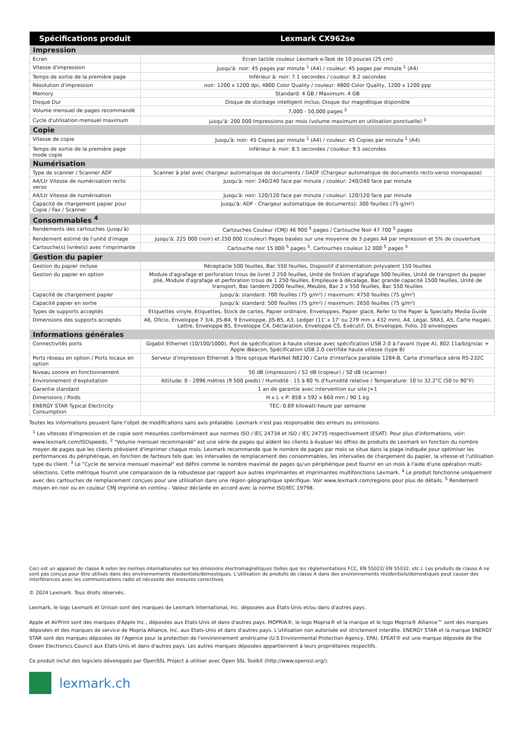| Spécifications produit | Lexmark CX962se |
| --- | --- |
| Impression | |
| Ecran | Ecran tactile couleur Lexmark e-Task de 10 pouces (25 cm) |
| Vitesse d'impression | Jusqu'à: noir: 45 pages par minute <sup>1</sup> (A4) / couleur: 45 pages par minute <sup>1</sup> (A4) |
| Temps de sortie de la première page | Inférieur à: noir: 7.1 secondes / couleur: 8.2 secondes |
| Résolution d'impression | noir: 1200 x 1200 dpi, 4800 Color Quality / couleur: 4800 Color Quality, 1200 x 1200 ppp |
| Memory | Standard: 4 GB / Maximum: 4 GB |
| Disque Dur | Disque de stockage intelligent inclus; Disque dur magnétique disponible |
| Volume mensuel de pages recommandé | 7,000 - 50,000 pages <sup>2</sup> |
| Cycle d'utilisation mensuel maximum | jusqu'à: 200 000 Impressions par mois (volume maximum en utilisation ponctuelle) <sup>3</sup> |
| Copie | |
| Vitesse de copie | Jusqu'à: noir: 45 Copies par minute <sup>1</sup> (A4) / couleur: 45 Copies par minute <sup>1</sup> (A4) |
| Temps de sortie de la première page mode copie | inférieur à: noir: 8.5 secondes / couleur: 9.5 secondes |
| Numérisation | |
| Type de scanner / Scanner ADF | Scanner à plat avec chargeur automatique de documents / DADF (Chargeur automatique de documents recto-verso monopasse) |
| A4/Ltr Vitesse de numérisation recto verso | Jusqu'à: noir: 240/240 face par minute / couleur: 240/240 face par minute |
| A4/Ltr Vitesse de numérisation | Jusqu'à: noir: 120/120 face par minute / couleur: 120/120 face par minute |
| Capacité de chargement papier pour Copie / Fax / Scanner | Jusqu'à: ADF - Chargeur automatique de documents): 300 feuilles (75 g/m²) |
| Consommables <sup>4</sup> | |
| Rendements des cartouches (jusqu'à) | Cartouches Couleur (CMJ) 46 900 <sup>5</sup> pages / Cartouche Noir 47 700 <sup>5</sup> pages |
| Rendement estimé de l'unité d'image | Jusqu'à: 225 000 (noir) et 250 000 (couleur) Pages basées sur une moyenne de 3 pages A4 par impression et 5% de couverture |
| Cartouche(s) livrée(s) avec l'imprimante | Cartouche noir 15 000 <sup>5</sup> pages <sup>5</sup>, Cartouches couleur 12 000 <sup>5</sup> pages <sup>5</sup> |
| Gestion du papier | |
| Gestion du papier incluse | Réceptacle 500 feuilles, Bac 550 feuilles, Dispositif d'alimentation polyvalent 150 feuilles |
| Gestion du papier en option | Module d'agrafage et perforation trous de livret 2 250 feuilles, Unité de finition d'agrafage 500 feuilles, Unité de transport du papier plié, Module d'agrafage et perforation trous de 1 250 feuilles, Empileuse à décalage, Bac grande capacité 1500 feuilles, Unité de transport, Bac tandem 2000 feuilles, Meuble, Bac 2 x 550 feuilles, Bac 550 feuilles |
| Capacité de chargement papier | Jusqu'à: standard: 700 feuilles (75 g/m²) / maximum: 4750 feuilles (75 g/m²) |
| Capacité papier en sortie | Jusqu'à: standard: 500 feuilles (75 g/m²) / maximum: 2650 feuilles (75 g/m²) |
| Types de supports acceptés | Etiquettes vinyle, Etiquettes, Stock de cartes, Papier ordinaire, Enveloppes, Papier glacé, Refer to the Paper & Specialty Media Guide |
| Dimensions des supports acceptés | A6, Oficio, Enveloppe 7 3/4, JIS-B4, 9 Enveloppe, JIS-B5, A3, Ledger (11' x 17' ou 279 mm x 432 mm), A4, Légal, SRA3, A5, Carte Hagaki, Lettre, Enveloppe B5, Enveloppe C4, Déclaration, Enveloppe C5, Exécutif, DL Enveloppe, Folio, 10 enveloppes |
| Informations générales | |
| Connectivités ports | Gigabit Ethernet (10/100/1000), Port de spécification à haute vitesse avec spécification USB 2.0 à l'avant (type A), 802.11a/b/g/n/ac + Apple iBeacon, Spécification USB 2.0 certifiée haute vitesse (type B) |
| Ports réseau en option / Ports locaux en option | Serveur d'impression Ethernet à fibre optique MarkNet N8230 / Carte d'interface parallèle 1284-B, Carte d'interface série RS-232C |
| Niveau sonore en fonctionnement | 50 dB (impression) / 52 dB (copieur) / 50 dB (scanner) |
| Environnement d'exploitation | Altitude: 0 - 2896 mètres (9 500 pieds) / Humidité : 15 à 80 % d'humidité relative / Temperature: 10 to 32.2°C (50 to 90°F) |
| Garantie standard | 1 an de garantie avec intervention sur site J+1 |
| Dimensions / Poids | H x L x P: 858 x 592 x 660 mm / 90.1 kg |
| ENERGY STAR Typical Electricity Consumption | TEC: 0.69 kilowatt-heure par semaine |
Toutes les informations peuvent faire l'objet de modifications sans avis préalable. Lexmark n'est pas responsable des erreurs ou omissions.
<sup>1</sup> Les vitesses d'impression et de copie sont mesurées conformément aux normes ISO / IEC 24734 et ISO / IEC 24735 respectivement (ESAT). Pour plus d'informations, voir: www.lexmark.com/ISOspeeds. <sup>2</sup> "Volume mensuel recommandé" est une série de pages qui aident les clients à évaluer les offres de produits de Lexmark en fonction du nombre moyen de pages que les clients prévoient d'imprimer chaque mois. Lexmark recommande que le nombre de pages par mois se situe dans la plage indiquée pour optimiser les performances du périphérique, en fonction de facteurs tels que: les intervalles de remplacement des consommables, les intervalles de chargement du papier, la vitesse et l'utilisation type du client. <sup>3</sup> Le "Cycle de service mensuel maximal" est défini comme le nombre maximal de pages qu'un périphérique peut fournir en un mois à l'aide d'une opération multi- sélections. Cette métrique fournit une comparaison de la robustesse par rapport aux autres imprimantes et imprimantes multifonctions Lexmark. <sup>4</sup> Le produit fonctionne uniquement avec des cartouches de remplacement conçues pour une utilisation dans une région géographique spécifique. Voir www.lexmark.com/regions pour plus de détails. <sup>5</sup> Rendement moyen en noir ou en couleur CMJ imprimé en continu - Valeur déclarée en accord avec la norme ISO/IEC 19798.
Ceci est un appareil de classe A selon les normes internationales sur les émissions électromagnétiques (telles que les réglementations FCC, EN 55022/ EN 55032, etc.). Les produits de classe A ne sont pas conçus pour être utilisés dans des environnements résidentiels/domestiques. L'utilisation de produits de classe A dans des environnements résidentiels/domestiques peut causer des interférences avec les communications radio et nécessite des mesures correctives.
© 2024 Lexmark. Tous droits réservés.
Lexmark, le logo Lexmark et Unison sont des marques de Lexmark International, Inc. déposées aux États-Unis et/ou dans d'autres pays.
Apple et AirPrint sont des marques d'Apple Inc., déposées aux Etats-Unis et dans d'autres pays. MOPRIA®, le logo Mopria® et la marque et le logo Mopria® Alliance™ sont des marques déposées et des marques de service de Mopria Alliance, Inc. aux Etats-Unis et dans d'autres pays. L'utilisation non autorisée est strictement interdite. ENERGY STAR et la marque ENERGY STAR sont des marques déposées de l'Agence pour la protection de l'environnement américaine (U.S Environmental Protection Agency, EPA). EPEAT® est une marque déposée de the Green Electronics Council aux Etats-Unis et dans d'autres pays. Les autres marques déposées appartiennent à leurs propriétaires respectifs.
Ce produit inclut des logiciels développés par OpenSSL Project à utiliser avec Open SSL Toolkit (http://www.openssl.org/).
lexmark.ch